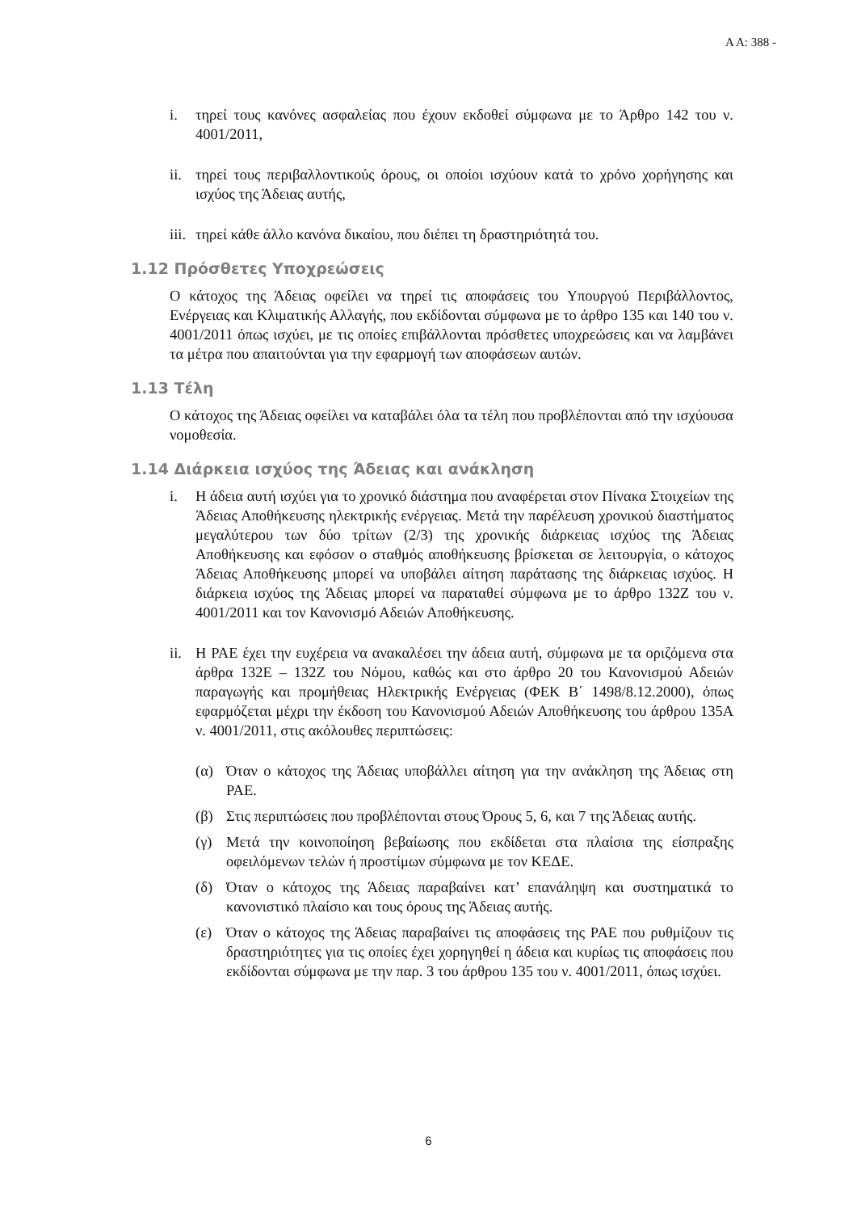Α Α: 388 -
i. τηρεί τους κανόνες ασφαλείας που έχουν εκδοθεί σύμφωνα με το Άρθρο 142 του ν. 4001/2011,
ii. τηρεί τους περιβαλλοντικούς όρους, οι οποίοι ισχύουν κατά το χρόνο χορήγησης και ισχύος της Άδειας αυτής,
iii. τηρεί κάθε άλλο κανόνα δικαίου, που διέπει τη δραστηριότητά του.
1.12 Πρόσθετες Υποχρεώσεις
Ο κάτοχος της Άδειας οφείλει να τηρεί τις αποφάσεις του Υπουργού Περιβάλλοντος, Ενέργειας και Κλιματικής Αλλαγής, που εκδίδονται σύμφωνα με το άρθρο 135 και 140 του ν. 4001/2011 όπως ισχύει, με τις οποίες επιβάλλονται πρόσθετες υποχρεώσεις και να λαμβάνει τα μέτρα που απαιτούνται για την εφαρμογή των αποφάσεων αυτών.
1.13 Τέλη
Ο κάτοχος της Άδειας οφείλει να καταβάλει όλα τα τέλη που προβλέπονται από την ισχύουσα νομοθεσία.
1.14 Διάρκεια ισχύος της Άδειας και ανάκληση
i. Η άδεια αυτή ισχύει για το χρονικό διάστημα που αναφέρεται στον Πίνακα Στοιχείων της Άδειας Αποθήκευσης ηλεκτρικής ενέργειας. Μετά την παρέλευση χρονικού διαστήματος μεγαλύτερου των δύο τρίτων (2/3) της χρονικής διάρκειας ισχύος της Άδειας Αποθήκευσης και εφόσον ο σταθμός αποθήκευσης βρίσκεται σε λειτουργία, ο κάτοχος Άδειας Αποθήκευσης μπορεί να υποβάλει αίτηση παράτασης της διάρκειας ισχύος. Η διάρκεια ισχύος της Άδειας μπορεί να παραταθεί σύμφωνα με το άρθρο 132Ζ του ν. 4001/2011 και τον Κανονισμό Αδειών Αποθήκευσης.
ii. Η ΡΑΕ έχει την ευχέρεια να ανακαλέσει την άδεια αυτή, σύμφωνα με τα οριζόμενα στα άρθρα 132Ε – 132Ζ του Νόμου, καθώς και στο άρθρο 20 του Κανονισμού Αδειών παραγωγής και προμήθειας Ηλεκτρικής Ενέργειας (ΦΕΚ Β΄ 1498/8.12.2000), όπως εφαρμόζεται μέχρι την έκδοση του Κανονισμού Αδειών Αποθήκευσης του άρθρου 135Α ν. 4001/2011, στις ακόλουθες περιπτώσεις:
(α) Όταν ο κάτοχος της Άδειας υποβάλλει αίτηση για την ανάκληση της Άδειας στη ΡΑΕ.
(β) Στις περιπτώσεις που προβλέπονται στους Όρους 5, 6, και 7 της Άδειας αυτής.
(γ) Μετά την κοινοποίηση βεβαίωσης που εκδίδεται στα πλαίσια της είσπραξης οφειλόμενων τελών ή προστίμων σύμφωνα με τον ΚΕΔΕ.
(δ) Όταν ο κάτοχος της Άδειας παραβαίνει κατ’ επανάληψη και συστηματικά το κανονιστικό πλαίσιο και τους όρους της Άδειας αυτής.
(ε) Όταν ο κάτοχος της Άδειας παραβαίνει τις αποφάσεις της ΡΑΕ που ρυθμίζουν τις δραστηριότητες για τις οποίες έχει χορηγηθεί η άδεια και κυρίως τις αποφάσεις που εκδίδονται σύμφωνα με την παρ. 3 του άρθρου 135 του ν. 4001/2011, όπως ισχύει.
6